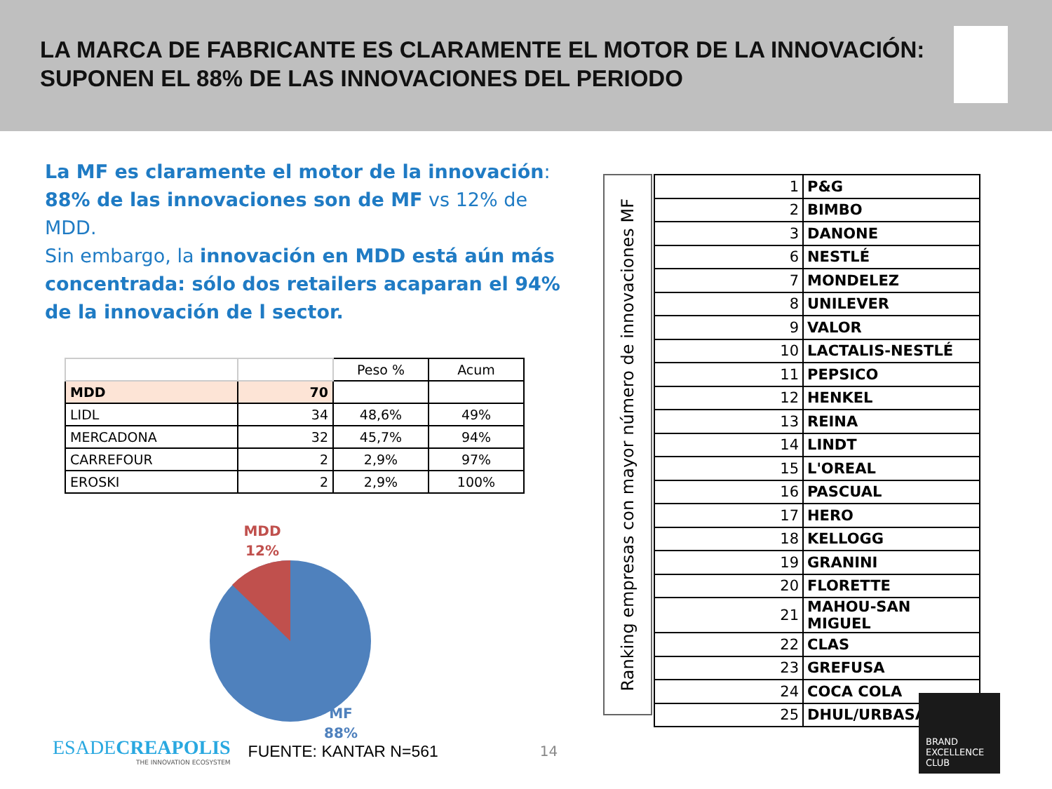LA MARCA DE FABRICANTE ES CLARAMENTE EL MOTOR DE LA INNOVACIÓN:
SUPONEN EL 88% DE LAS INNOVACIONES DEL PERIODO
La MF es claramente el motor de la innovación:
88% de las innovaciones son de MF vs 12% de MDD.
Sin embargo, la innovación en MDD está aún más concentrada: sólo dos retailers acaparan el 94% de la innovación de l sector.
| | | Peso % | Acum |
| MDD | 70 | | |
| LIDL | 34 | 48,6% | 49% |
| MERCADONA | 32 | 45,7% | 94% |
| CARREFOUR | 2 | 2,9% | 97% |
| EROSKI | 2 | 2,9% | 100% |
MDD
12%
MF
88%
Ranking empresas con mayor número de innovaciones MF
| 1 | P&G |
| 2 | BIMBO |
| 3 | DANONE |
| 6 | NESTLÉ |
| 7 | MONDELEZ |
| 8 | UNILEVER |
| 9 | VALOR |
| 10 | LACTALIS-NESTLÉ |
| 11 | PEPSICO |
| 12 | HENKEL |
| 13 | REINA |
| 14 | LINDT |
| 15 | L'OREAL |
| 16 | PASCUAL |
| 17 | HERO |
| 18 | KELLOGG |
| 19 | GRANINI |
| 20 | FLORETTE |
| 21 | MAHOU-SAN MIGUEL |
| 22 | CLAS |
| 23 | GREFUSA |
| 24 | COCA COLA |
| 25 | DHUL/URBASA |
ESADECREAPOLIS
THE INNOVATION ECOSYSTEM
FUENTE: KANTAR N=561
14
BRAND
EXCELLENCE
CLUB